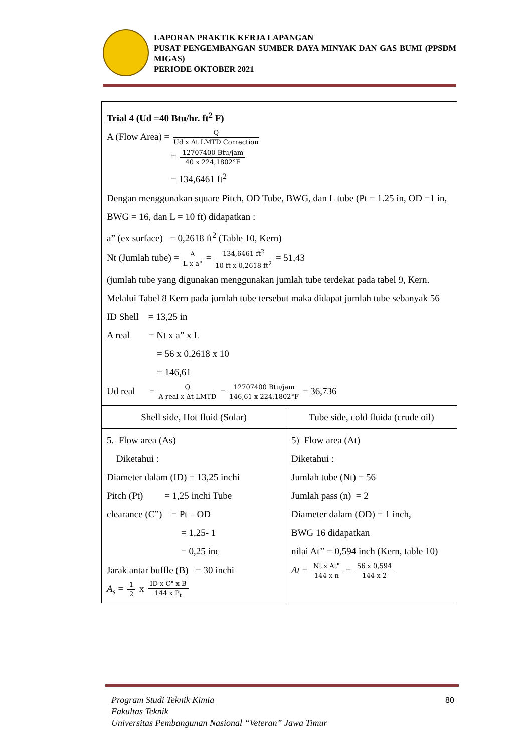LAPORAN PRAKTIK KERJA LAPANGAN
PUSAT PENGEMBANGAN SUMBER DAYA MINYAK DAN GAS BUMI (PPSDM MIGAS)
PERIODE OKTOBER 2021
Trial 4 (Ud =40 Btu/hr. ft<sup>2</sup> F)
A (Flow Area) = Q Ud x Δt LMTD Correction
= 12707400 Btu/jam 40 x 224,1802°F
= 134,6461 ft<sup>2</sup>
Dengan menggunakan square Pitch, OD Tube, BWG, dan L tube (Pt = 1.25 in, OD =1 in, BWG = 16, dan L = 10 ft) didapatkan :
a” (ex surface) = 0,2618 ft<sup>2</sup> (Table 10, Kern)
Nt (Jumlah tube) = A L x a" = 134,6461 ft<sup>2</sup> 10 ft x 0,2618 ft<sup>2</sup> = 51,43
(jumlah tube yang digunakan menggunakan jumlah tube terdekat pada tabel 9, Kern. Melalui Tabel 8 Kern pada jumlah tube tersebut maka didapat jumlah tube sebanyak 56
ID Shell = 13,25 in
A real = Nt x a” x L
= 56 x 0,2618 x 10
= 146,61
Ud real = Q A real x Δt LMTD = 12707400 Btu/jam 146,61 x 224,1802°F = 36,736
| Shell side, Hot fluid (Solar) | Tube side, cold fluida (crude oil) |
| 5. Flow area (As) Diketahui : Diameter dalam (ID) = 13,25 inchi Pitch (Pt) = 1,25 inchi Tube clearance (C”) = Pt – OD = 1,25- 1 = 0,25 inc Jarak antar buffle (B) = 30 inchi A<sub>s</sub> = 1 2 x ID x C" x B 144 x P<sub>t</sub> | 5) Flow area (At) Diketahui : Jumlah tube (Nt) = 56 Jumlah pass (n) = 2 Diameter dalam (OD) = 1 inch, BWG 16 didapatkan nilai At’’ = 0,594 inch (Kern, table 10) At = Nt x At" 144 x n = 56 x 0,594 144 x 2 |
Program Studi Teknik Kimia
Fakultas Teknik
Universitas Pembangunan Nasional “Veteran” Jawa Timur
80